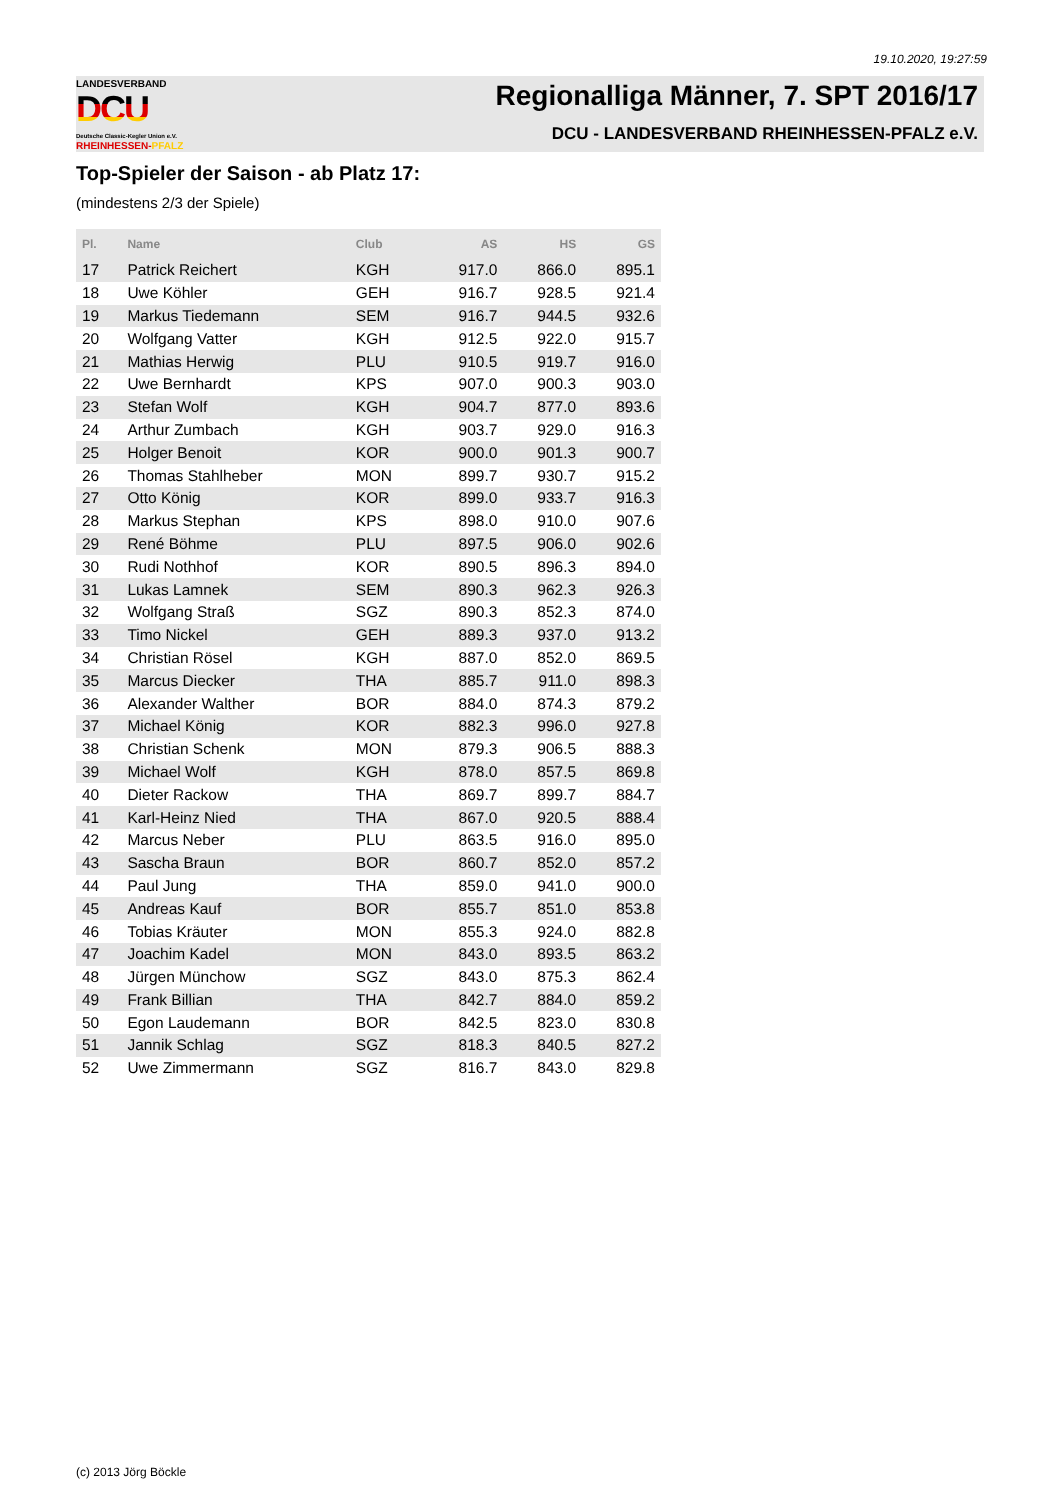19.10.2020, 19:27:59
LANDESVERBAND
DCU
Deutsche Classic-Kegler Union e.V.
RHEINHESSEN-PFALZ
Regionalliga Männer, 7. SPT 2016/17
DCU - LANDESVERBAND RHEINHESSEN-PFALZ e.V.
Top-Spieler der Saison - ab Platz 17:
(mindestens 2/3 der Spiele)
| Pl. | Name | Club | AS | HS | GS |
| --- | --- | --- | --- | --- | --- |
| 17 | Patrick Reichert | KGH | 917.0 | 866.0 | 895.1 |
| 18 | Uwe Köhler | GEH | 916.7 | 928.5 | 921.4 |
| 19 | Markus Tiedemann | SEM | 916.7 | 944.5 | 932.6 |
| 20 | Wolfgang Vatter | KGH | 912.5 | 922.0 | 915.7 |
| 21 | Mathias Herwig | PLU | 910.5 | 919.7 | 916.0 |
| 22 | Uwe Bernhardt | KPS | 907.0 | 900.3 | 903.0 |
| 23 | Stefan Wolf | KGH | 904.7 | 877.0 | 893.6 |
| 24 | Arthur Zumbach | KGH | 903.7 | 929.0 | 916.3 |
| 25 | Holger Benoit | KOR | 900.0 | 901.3 | 900.7 |
| 26 | Thomas Stahlheber | MON | 899.7 | 930.7 | 915.2 |
| 27 | Otto König | KOR | 899.0 | 933.7 | 916.3 |
| 28 | Markus Stephan | KPS | 898.0 | 910.0 | 907.6 |
| 29 | René Böhme | PLU | 897.5 | 906.0 | 902.6 |
| 30 | Rudi Nothhof | KOR | 890.5 | 896.3 | 894.0 |
| 31 | Lukas Lamnek | SEM | 890.3 | 962.3 | 926.3 |
| 32 | Wolfgang Straß | SGZ | 890.3 | 852.3 | 874.0 |
| 33 | Timo Nickel | GEH | 889.3 | 937.0 | 913.2 |
| 34 | Christian Rösel | KGH | 887.0 | 852.0 | 869.5 |
| 35 | Marcus Diecker | THA | 885.7 | 911.0 | 898.3 |
| 36 | Alexander Walther | BOR | 884.0 | 874.3 | 879.2 |
| 37 | Michael König | KOR | 882.3 | 996.0 | 927.8 |
| 38 | Christian Schenk | MON | 879.3 | 906.5 | 888.3 |
| 39 | Michael Wolf | KGH | 878.0 | 857.5 | 869.8 |
| 40 | Dieter Rackow | THA | 869.7 | 899.7 | 884.7 |
| 41 | Karl-Heinz Nied | THA | 867.0 | 920.5 | 888.4 |
| 42 | Marcus Neber | PLU | 863.5 | 916.0 | 895.0 |
| 43 | Sascha Braun | BOR | 860.7 | 852.0 | 857.2 |
| 44 | Paul Jung | THA | 859.0 | 941.0 | 900.0 |
| 45 | Andreas Kauf | BOR | 855.7 | 851.0 | 853.8 |
| 46 | Tobias Kräuter | MON | 855.3 | 924.0 | 882.8 |
| 47 | Joachim Kadel | MON | 843.0 | 893.5 | 863.2 |
| 48 | Jürgen Münchow | SGZ | 843.0 | 875.3 | 862.4 |
| 49 | Frank Billian | THA | 842.7 | 884.0 | 859.2 |
| 50 | Egon Laudemann | BOR | 842.5 | 823.0 | 830.8 |
| 51 | Jannik Schlag | SGZ | 818.3 | 840.5 | 827.2 |
| 52 | Uwe Zimmermann | SGZ | 816.7 | 843.0 | 829.8 |
(c) 2013 Jörg Böckle